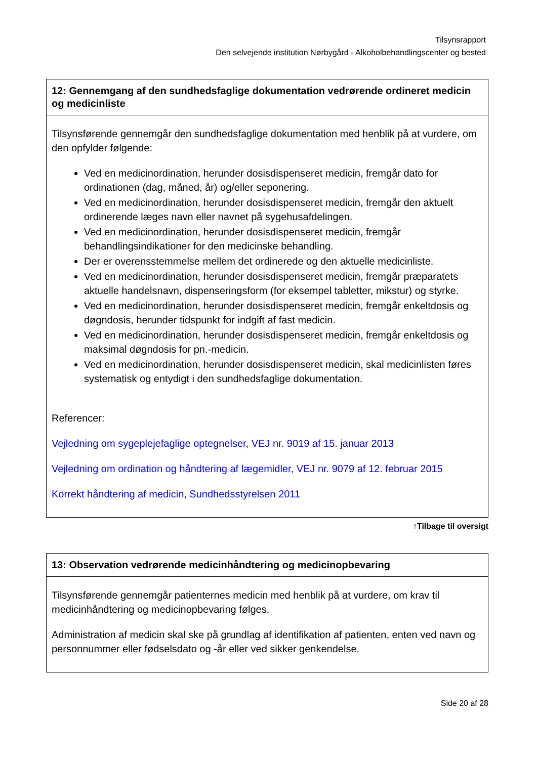Tilsynsrapport
Den selvejende institution Nørbygård - Alkoholbehandlingscenter og bested
| 12: Gennemgang af den sundhedsfaglige dokumentation vedrørende ordineret medicin og medicinliste |
| --- |
| Tilsynsførende gennemgår den sundhedsfaglige dokumentation med henblik på at vurdere, om den opfylder følgende: Ved en medicinordination, herunder dosisdispenseret medicin, fremgår dato for ordinationen (dag, måned, år) og/eller seponering. Ved en medicinordination, herunder dosisdispenseret medicin, fremgår den aktuelt ordinerende læges navn eller navnet på sygehusafdelingen. Ved en medicinordination, herunder dosisdispenseret medicin, fremgår behandlingsindikationer for den medicinske behandling. Der er overensstemmelse mellem det ordinerede og den aktuelle medicinliste. Ved en medicinordination, herunder dosisdispenseret medicin, fremgår præparatets aktuelle handelsnavn, dispenseringsform (for eksempel tabletter, mikstur) og styrke. Ved en medicinordination, herunder dosisdispenseret medicin, fremgår enkeltdosis og døgndosis, herunder tidspunkt for indgift af fast medicin. Ved en medicinordination, herunder dosisdispenseret medicin, fremgår enkeltdosis og maksimal døgndosis for pn.-medicin. Ved en medicinordination, herunder dosisdispenseret medicin, skal medicinlisten føres systematisk og entydigt i den sundhedsfaglige dokumentation. Referencer: Vejledning om sygeplejefaglige optegnelser, VEJ nr. 9019 af 15. januar 2013 Vejledning om ordination og håndtering af lægemidler, VEJ nr. 9079 af 12. februar 2015 Korrekt håndtering af medicin, Sundhedsstyrelsen 2011 |
↑Tilbage til oversigt
| 13: Observation vedrørende medicinhåndtering og medicinopbevaring |
| --- |
| Tilsynsførende gennemgår patienternes medicin med henblik på at vurdere, om krav til medicinhåndtering og medicinopbevaring følges. Administration af medicin skal ske på grundlag af identifikation af patienten, enten ved navn og personnummer eller fødselsdato og -år eller ved sikker genkendelse. |
Side 20 af 28